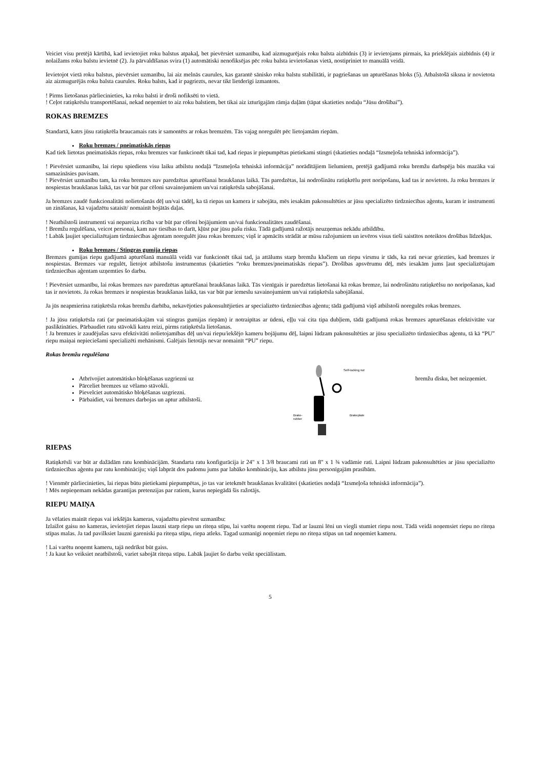Veiciet visu pretējā kārtībā, kad ievietojiet roku balstus atpakaļ, bet pievērsiet uzmanību, kad aizmugurējais roku balsta aizbīdnis (3) ir ievietojams pirmais, ka priekšējais aizbīdnis (4) ir nolaižams roku balstu ievietnē (2). Ja pārvaldīšanas svira (1) automātiski nenofiksējas pēc roku balsta ievietošanas vietā, nostipriniet to manuālā veidā.
Ievietojot vietā roku balstus, pievērsiet uzmanību, lai aiz melnās caurules, kas garantē sānisko roku balstu stabilitāti, ir pagriešanas un apturēšanas bloks (5). Atbalstošā siksna ir novietota aiz aizmugurējās roku balsta caurules. Roku balsts, kad ir pagriezts, nevar tikt lietderīgi izmantots.
! Pirms lietošanas pārliecinieties, ka roku balsti ir droši nofiksēti to vietā.
! Ceļot ratiņkrēslu transportēšanai, nekad neņemiet to aiz roku balstiem, bet tikai aiz izturīgajām rāmja daļām (tāpat skatieties nodaļu “Jūsu drošībai”).
ROKAS BREMZES
Standartā, katrs jūsu ratiņkrēla braucamais rats ir samontēts ar rokas bremzēm. Tās vajag noregulēt pēc lietojamām riepām.
Roku bremzes / pneimatiskās riepas
Kad tiek lietotas pneimatiskās riepas, roku bremzes var funkcionēt tikai tad, kad riepas ir piepumpētas pietiekami stingri (skatieties nodaļā “Izsmeļoša tehniskā informācija”).
! Pievērsiet uzmanību, lai riepu spiediens visu laiku atbilstu nodaļā “Izsmeļoša tehniskā informācija” norādītājiem lielumiem, pretējā gadījumā roku bremžu darbspēja būs mazāka vai samazināsies pavisam.
! Pievērsiet uzmanību tam, ka roku bremzes nav paredzētas apturēšanai braukšanas laikā. Tās paredzētas, lai nodrošinātu ratiņkrēlu pret noripošanu, kad tas ir novietots. Ja roku bremzes ir nospiestas braukšanas laikā, tas var būt par cēloni savainojumiem un/vai ratiņkrēsla sabojāšanai.
Ja bremzes zaudē funkcionalitāti nolietošanās dēļ un/vai tādēļ, ka tā riepas un kamera ir sabojāta, mēs iesakām pakonsultēties ar jūsu specializēto tirdzniecības aģentu, kuram ir instrumenti un zināšanas, kā vajadzētu sataisīt/ nomainīt bojātās daļas.
! Neatbilstoši instrumenti vai nepareiza rīcība var būt par cēloni bojājumiem un/vai funkcionalitātes zaudēšanai.
! Bremžu regulēšana, veicot personai, kam nav tiesības to darīt, kļūst par jūsu pašu risku. Tādā gadījumā ražotājs neuzņemas nekādu atbildību.
! Labāk ļaujiet specializētajam tirdzniecības aģentam noregulēt jūsu rokas bremzes; viņš ir apmācīts strādāt ar mūsu ražojumiem un ievēros visus tieši saistītos noteiktos drošības līdzekļus.
Roku bremzes / Stingras gumija riepas
Bremzes gumijas riepu gadījumā apturēšanā manuālā veidā var funkcionēt tikai tad, ja attālums starp bremžu klučiem un riepu virsmu ir tāds, ka rati nevar griezties, kad bremzes ir nospiestas. Bremzes var regulēt, lietojot atbilstošu instrumentus (skatieties “roku bremzes/pneimatiskās riepas”). Drošības apsvērumu dēļ, mēs iesakām jums ļaut specializētajam tirdzniecības aģentam uzņemties šo darbu.
! Pievērsiet uzmanību, lai rokas bremzes nav paredzētas apturēšanai braukšanas laikā. Tās vienīgais ir paredzētas lietošanai kā rokas bremze, lai nodrošinātu ratiņkrēlsu no noripošanas, kad tas ir novietots. Ja rokas bremzes ir nospiestas braukšanas laikā, tas var būt par iemeslu savainojumiem un/vai ratiņkrēsla sabojāšanai.
Ja jūs neapmierina ratiņkrēsla rokas bremžu darbība, nekavējoties pakonsultējieties ar specializēto tirdzniecības aģentu; tādā gadījumā viņš atbilstoši noregulēs rokas bremzes.
! Ja jūsu ratiņkrēsla rati (ar pneimatiskajām vai stingras gumijas riepām) ir notraipītas ar ūdeni, eļļu vai cita tipa dubļiem, tādā gadījumā rokas bremzes apturēšanas efektivitāte var pasliktināties. Pārbaudiet ratu stāvokli katru reizi, pirms ratiņkrēsla lietošanas.
! Ja bremzes ir zaudējušas savu efektivitāti nolietojamības dēļ un/vai riepu/iekšējo kameru bojājumu dēļ, laipni lūdzam pakonsultēties ar jūsu specializēto tirdzniecības aģentu, tā kā “PU” riepu maiņai nepieciešami specializēti mehānismi. Galējais lietotājs nevar nomainīt “PU” riepu.
Rokas bremžu regulēšana
Atbrīvojiet automātisko bloķēšanas uzgriezni uz
Pārceliet bremzes uz vēlamo stāvokli.
Pievelciet automātisko bloķēšanas uzgriezni.
Pārbaidiet, vai bremzes darbojas un aptur atbilstoši.
Self-locking nut
Brakeplate
Brake-
rubber
bremžu disku, bet neizņemiet.
RIEPAS
Ratiņkrēsli var būt ar dažādām ratu kombinācijām. Standarta ratu konfigurācija ir 24" x 1 3/8 braucami rati un 8" x 1 ¾ vadāmie rati. Laipni lūdzam pakonsultēties ar jūsu specializēto tirdzniecības aģentu par ratu kombināciju; viņš labprāt dos padomu jums par labāko kombināciju, kas atbilstu jūsu personīgajām prasībām.
! Vienmēr pārliecinieties, lai riepas būtu pietiekami piepumpētas, jo tas var ietekmēt braukšanas kvalitātei (skatieties nodaļā “Izsmeļoša tehniskā informācija”).
! Mēs nepieņemam nekādas garantijas pretenzijas par ratiem, kurus nepiegādā šis ražotājs.
RIEPU MAIŅA
Ja vēlaties mainīt riepas vai iekšējās kameras, vajadzētu pievērst uzmanību:
Izlaižot gaisu no kameras, ievietojiet riepas lauzni starp riepu un riteņa stīpu, lai varētu noņemt riepu. Tad ar lauzni lēni un viegli stumiet riepu nost. Tādā veidā noņemsiet riepu no riteņa stīpas malas. Ja tad pavilksiet lauzni gareniski pa riteņa stīpu, riepa atleks. Tagad uzmanīgi noņemiet riepu no riteņa stīpas un tad noņemiet kameru.
! Lai varētu noņemt kameru, tajā nedrīkst būt gaiss.
! Ja kaut ko veiksiet neatbilstoši, variet sabojāt riteņa stīpu. Labāk ļaujiet šo darbu veikt speciālistam.
5